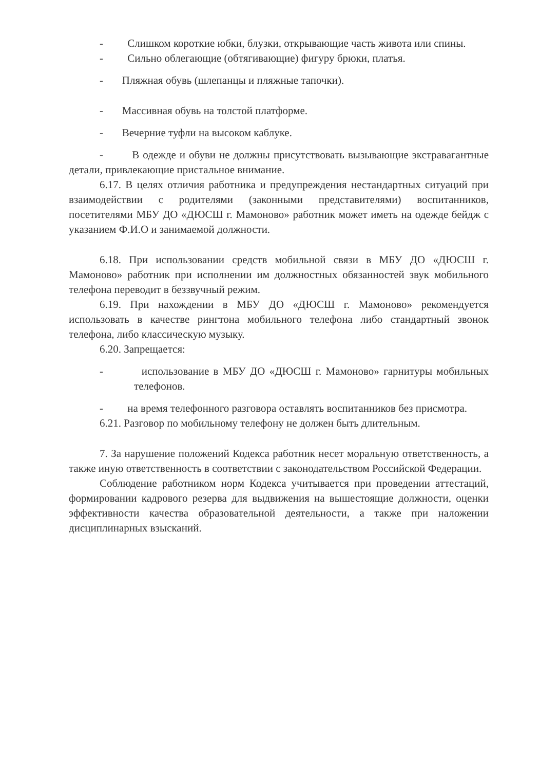- Слишком короткие юбки, блузки, открывающие часть живота или спины.
- Сильно облегающие (обтягивающие) фигуру брюки, платья.
- Пляжная обувь (шлепанцы и пляжные тапочки).
- Массивная обувь на толстой платформе.
- Вечерние туфли на высоком каблуке.
- В одежде и обуви не должны присутствовать вызывающие экстравагантные детали, привлекающие пристальное внимание.
6.17. В целях отличия работника и предупреждения нестандартных ситуаций при взаимодействии с родителями (законными представителями) воспитанников, посетителями МБУ ДО «ДЮСШ г. Мамоново» работник может иметь на одежде бейдж с указанием Ф.И.О и занимаемой должности.
6.18. При использовании средств мобильной связи в МБУ ДО «ДЮСШ г. Мамоново» работник при исполнении им должностных обязанностей звук мобильного телефона переводит в беззвучный режим.
6.19. При нахождении в МБУ ДО «ДЮСШ г. Мамоново» рекомендуется использовать в качестве рингтона мобильного телефона либо стандартный звонок телефона, либо классическую музыку.
6.20. Запрещается:
- использование в МБУ ДО «ДЮСШ г. Мамоново» гарнитуры мобильных телефонов.
- на время телефонного разговора оставлять воспитанников без присмотра.
6.21. Разговор по мобильному телефону не должен быть длительным.
7. За нарушение положений Кодекса работник несет моральную ответственность, а также иную ответственность в соответствии с законодательством Российской Федерации.
Соблюдение работником норм Кодекса учитывается при проведении аттестаций, формировании кадрового резерва для выдвижения на вышестоящие должности, оценки эффективности качества образовательной деятельности, а также при наложении дисциплинарных взысканий.